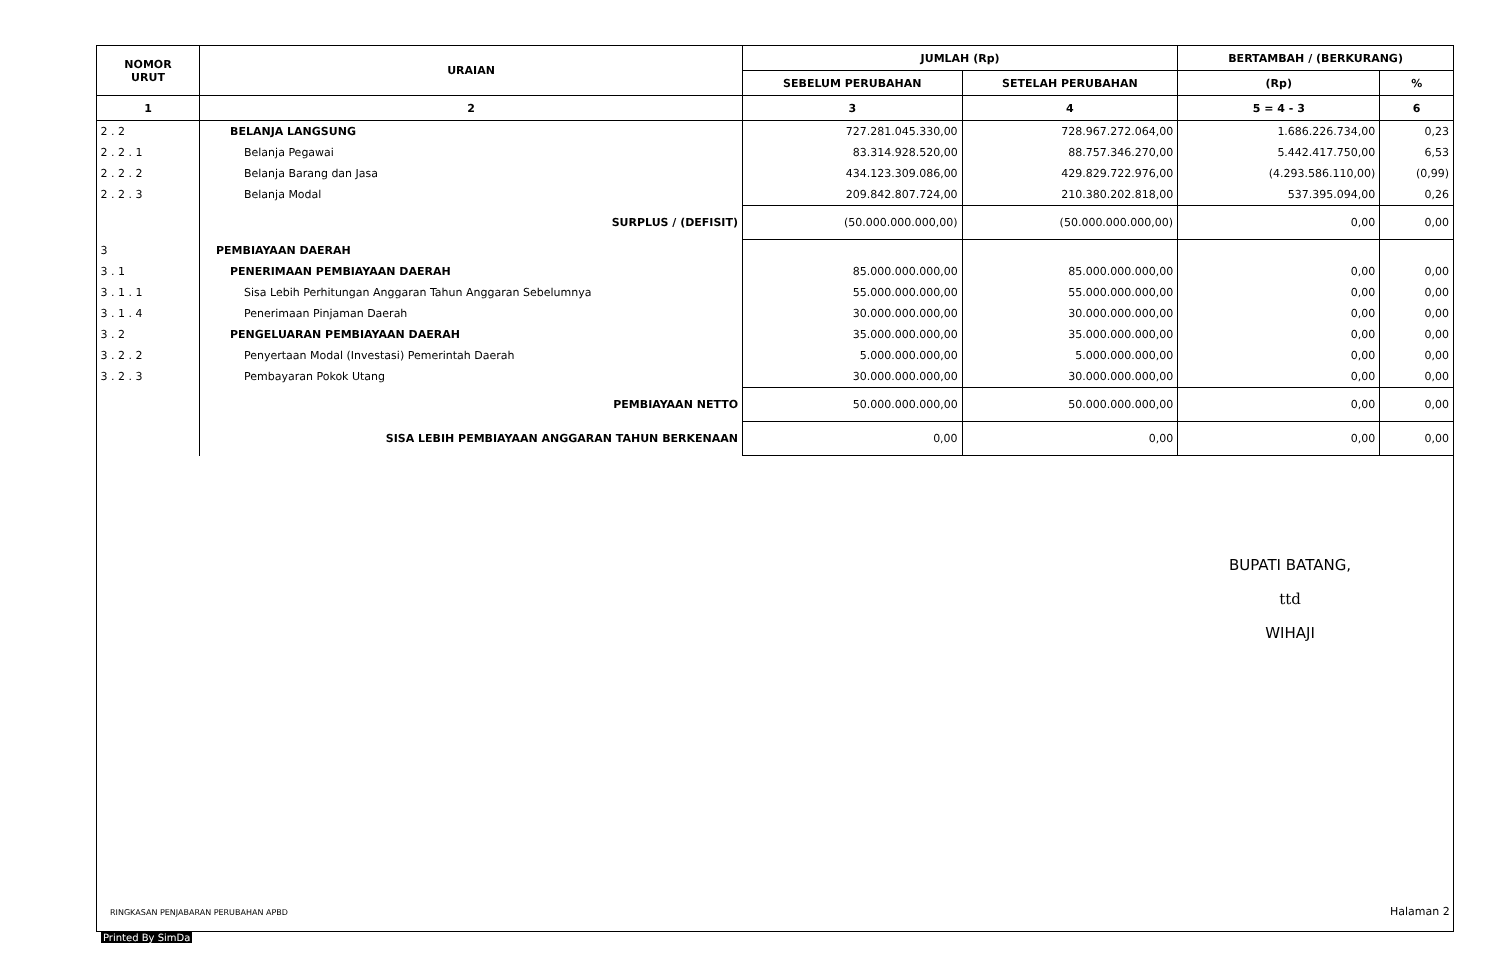| NOMOR URUT | URAIAN | JUMLAH (Rp) | | BERTAMBAH / (BERKURANG) | |
| --- | --- | --- | --- | --- | --- |
| | | SEBELUM PERUBAHAN | SETELAH PERUBAHAN | (Rp) | % |
| 1 | 2 | 3 | 4 | 5 = 4 - 3 | 6 |
| 2 . 2 | BELANJA LANGSUNG | 727.281.045.330,00 | 728.967.272.064,00 | 1.686.226.734,00 | 0,23 |
| 2 . 2 . 1 | Belanja Pegawai | 83.314.928.520,00 | 88.757.346.270,00 | 5.442.417.750,00 | 6,53 |
| 2 . 2 . 2 | Belanja Barang dan Jasa | 434.123.309.086,00 | 429.829.722.976,00 | (4.293.586.110,00) | (0,99) |
| 2 . 2 . 3 | Belanja Modal | 209.842.807.724,00 | 210.380.202.818,00 | 537.395.094,00 | 0,26 |
| | SURPLUS / (DEFISIT) | (50.000.000.000,00) | (50.000.000.000,00) | 0,00 | 0,00 |
| 3 | PEMBIAYAAN DAERAH | | | | |
| 3 . 1 | PENERIMAAN PEMBIAYAAN DAERAH | 85.000.000.000,00 | 85.000.000.000,00 | 0,00 | 0,00 |
| 3 . 1 . 1 | Sisa Lebih Perhitungan Anggaran Tahun Anggaran Sebelumnya | 55.000.000.000,00 | 55.000.000.000,00 | 0,00 | 0,00 |
| 3 . 1 . 4 | Penerimaan Pinjaman Daerah | 30.000.000.000,00 | 30.000.000.000,00 | 0,00 | 0,00 |
| 3 . 2 | PENGELUARAN PEMBIAYAAN DAERAH | 35.000.000.000,00 | 35.000.000.000,00 | 0,00 | 0,00 |
| 3 . 2 . 2 | Penyertaan Modal (Investasi) Pemerintah Daerah | 5.000.000.000,00 | 5.000.000.000,00 | 0,00 | 0,00 |
| 3 . 2 . 3 | Pembayaran Pokok Utang | 30.000.000.000,00 | 30.000.000.000,00 | 0,00 | 0,00 |
| | PEMBIAYAAN NETTO | 50.000.000.000,00 | 50.000.000.000,00 | 0,00 | 0,00 |
| | SISA LEBIH PEMBIAYAAN ANGGARAN TAHUN BERKENAAN | 0,00 | 0,00 | 0,00 | 0,00 |
BUPATI BATANG,
ttd
WIHAJI
RINGKASAN PENJABARAN PERUBAHAN APBD
Halaman 2
Printed By SimDa